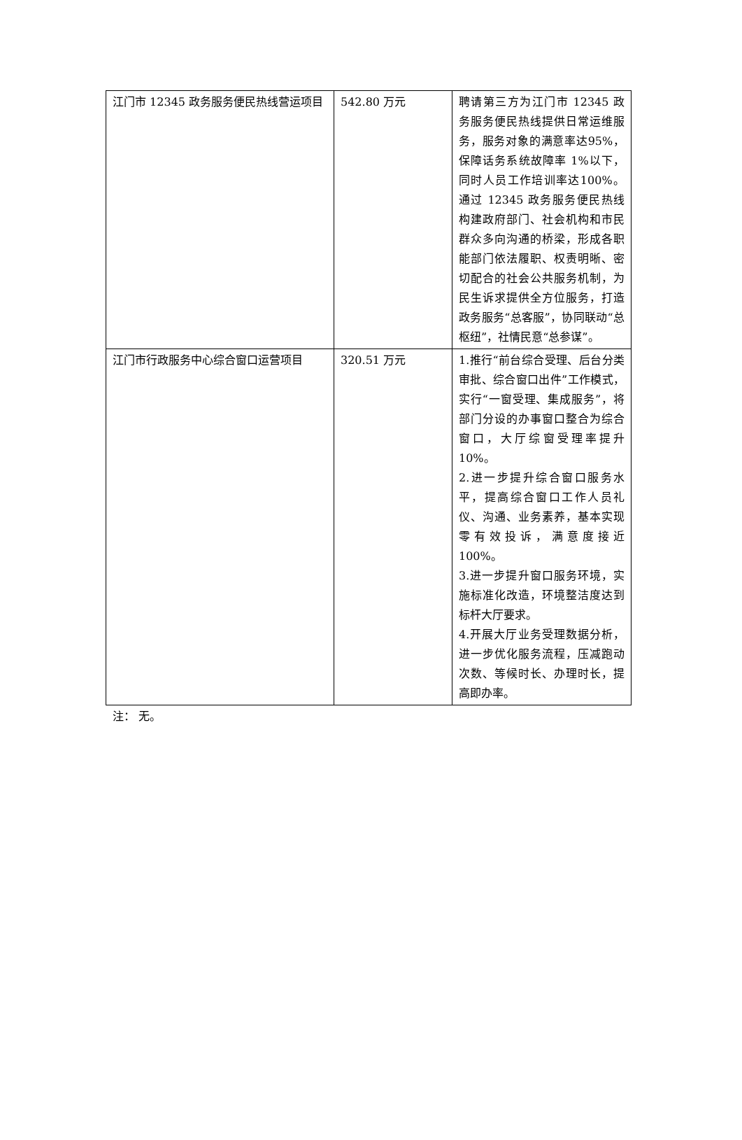| 江门市 12345 政务服务便民热线营运项目 | 542.80 万元 | 聘请第三方为江门市 12345 政务服务便民热线提供日常运维服务，服务对象的满意率达95%，保障话务系统故障率 1%以下，同时人员工作培训率达100%。通过 12345 政务服务便民热线构建政府部门、社会机构和市民群众多向沟通的桥梁，形成各职能部门依法履职、权责明晰、密切配合的社会公共服务机制，为民生诉求提供全方位服务，打造政务服务“总客服”，协同联动“总枢纽”，社情民意“总参谋”。 |
| 江门市行政服务中心综合窗口运营项目 | 320.51 万元 | 1.推行“前台综合受理、后台分类审批、综合窗口出件”工作模式，实行“一窗受理、集成服务”，将部门分设的办事窗口整合为综合窗口，大厅综窗受理率提升 10%。 2.进一步提升综合窗口服务水平，提高综合窗口工作人员礼仪、沟通、业务素养，基本实现零有效投诉，满意度接近100%。 3.进一步提升窗口服务环境，实施标准化改造，环境整洁度达到标杆大厅要求。 4.开展大厅业务受理数据分析，进一步优化服务流程，压减跑动次数、等候时长、办理时长，提高即办率。 |
注： 无。